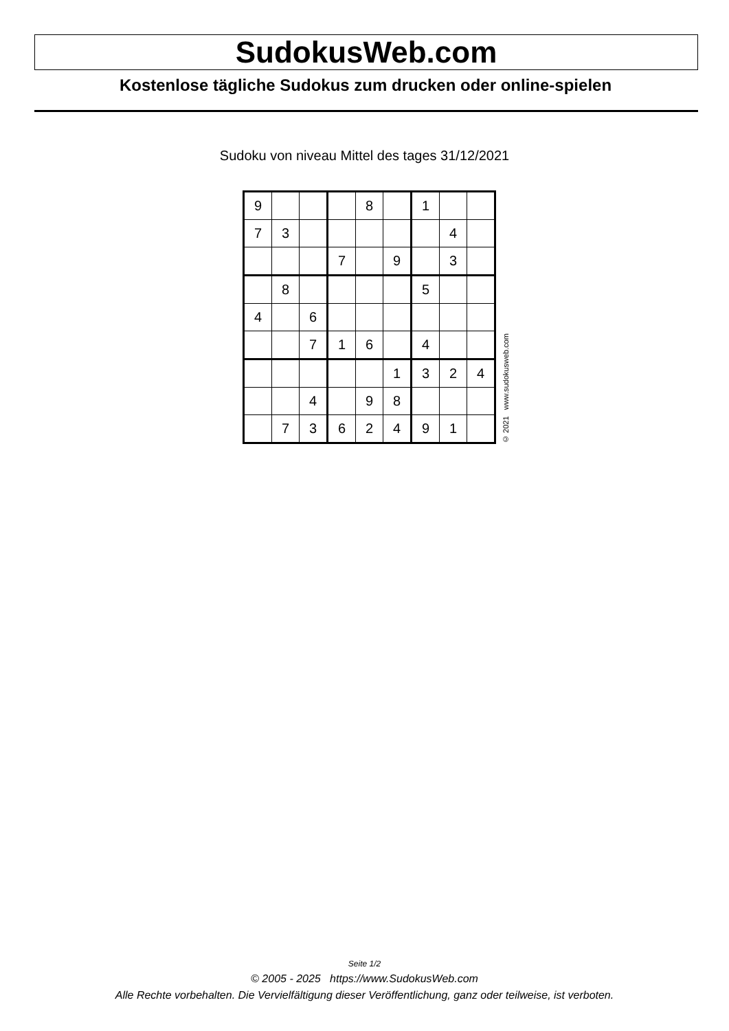SudokusWeb.com
Kostenlose tägliche Sudokus zum drucken oder online-spielen
Sudoku von niveau Mittel des tages 31/12/2021
| 9 | | | | 8 | | 1 | | |
| 7 | 3 | | | | | | 4 | |
| | | | 7 | | 9 | | 3 | |
| | 8 | | | | | 5 | | |
| 4 | | 6 | | | | | | |
| | | 7 | 1 | 6 | | 4 | | |
| | | | | | 1 | 3 | 2 | 4 |
| | | 4 | | 9 | 8 | | | |
| | 7 | 3 | 6 | 2 | 4 | 9 | 1 | |
© 2021 www.sudokusweb.com
Seite 1/2
© 2005 - 2025 https://www.SudokusWeb.com
Alle Rechte vorbehalten. Die Vervielfältigung dieser Veröffentlichung, ganz oder teilweise, ist verboten.